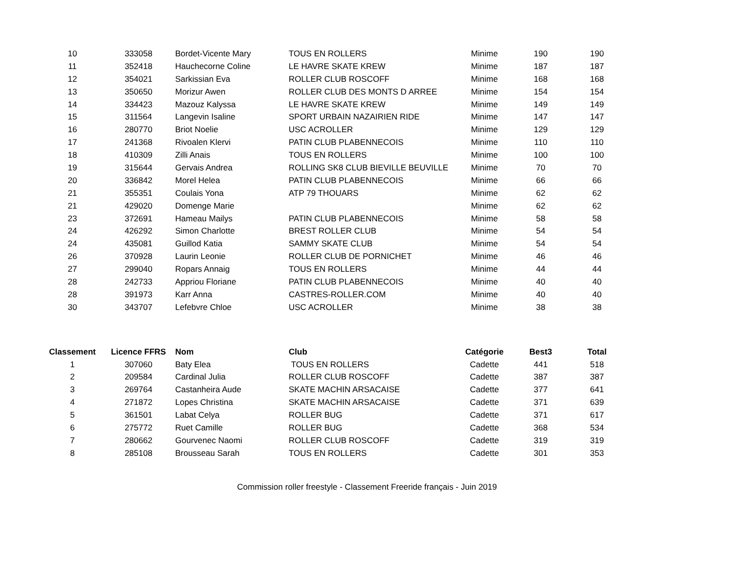| 10 | 333058 | Bordet-Vicente Mary | TOUS EN ROLLERS | Minime | 190 | 190 |
| 11 | 352418 | Hauchecorne Coline | LE HAVRE SKATE KREW | Minime | 187 | 187 |
| 12 | 354021 | Sarkissian Eva | ROLLER CLUB ROSCOFF | Minime | 168 | 168 |
| 13 | 350650 | Morizur Awen | ROLLER CLUB DES MONTS D ARREE | Minime | 154 | 154 |
| 14 | 334423 | Mazouz Kalyssa | LE HAVRE SKATE KREW | Minime | 149 | 149 |
| 15 | 311564 | Langevin Isaline | SPORT URBAIN NAZAIRIEN RIDE | Minime | 147 | 147 |
| 16 | 280770 | Briot Noelie | USC ACROLLER | Minime | 129 | 129 |
| 17 | 241368 | Rivoalen Klervi | PATIN CLUB PLABENNECOIS | Minime | 110 | 110 |
| 18 | 410309 | Zilli Anais | TOUS EN ROLLERS | Minime | 100 | 100 |
| 19 | 315644 | Gervais Andrea | ROLLING SK8 CLUB BIEVILLE BEUVILLE | Minime | 70 | 70 |
| 20 | 336842 | Morel Helea | PATIN CLUB PLABENNECOIS | Minime | 66 | 66 |
| 21 | 355351 | Coulais Yona | ATP 79 THOUARS | Minime | 62 | 62 |
| 21 | 429020 | Domenge Marie | | Minime | 62 | 62 |
| 23 | 372691 | Hameau Mailys | PATIN CLUB PLABENNECOIS | Minime | 58 | 58 |
| 24 | 426292 | Simon Charlotte | BREST ROLLER CLUB | Minime | 54 | 54 |
| 24 | 435081 | Guillod Katia | SAMMY SKATE CLUB | Minime | 54 | 54 |
| 26 | 370928 | Laurin Leonie | ROLLER CLUB DE PORNICHET | Minime | 46 | 46 |
| 27 | 299040 | Ropars Annaig | TOUS EN ROLLERS | Minime | 44 | 44 |
| 28 | 242733 | Appriou Floriane | PATIN CLUB PLABENNECOIS | Minime | 40 | 40 |
| 28 | 391973 | Karr Anna | CASTRES-ROLLER.COM | Minime | 40 | 40 |
| 30 | 343707 | Lefebvre Chloe | USC ACROLLER | Minime | 38 | 38 |
| Classement | Licence FFRS | Nom | Club | Catégorie | Best3 | Total |
| --- | --- | --- | --- | --- | --- | --- |
| 1 | 307060 | Baty Elea | TOUS EN ROLLERS | Cadette | 441 | 518 |
| 2 | 209584 | Cardinal Julia | ROLLER CLUB ROSCOFF | Cadette | 387 | 387 |
| 3 | 269764 | Castanheira Aude | SKATE MACHIN ARSACAISE | Cadette | 377 | 641 |
| 4 | 271872 | Lopes Christina | SKATE MACHIN ARSACAISE | Cadette | 371 | 639 |
| 5 | 361501 | Labat Celya | ROLLER BUG | Cadette | 371 | 617 |
| 6 | 275772 | Ruet Camille | ROLLER BUG | Cadette | 368 | 534 |
| 7 | 280662 | Gourvenec Naomi | ROLLER CLUB ROSCOFF | Cadette | 319 | 319 |
| 8 | 285108 | Brousseau Sarah | TOUS EN ROLLERS | Cadette | 301 | 353 |
Commission roller freestyle - Classement Freeride français - Juin 2019